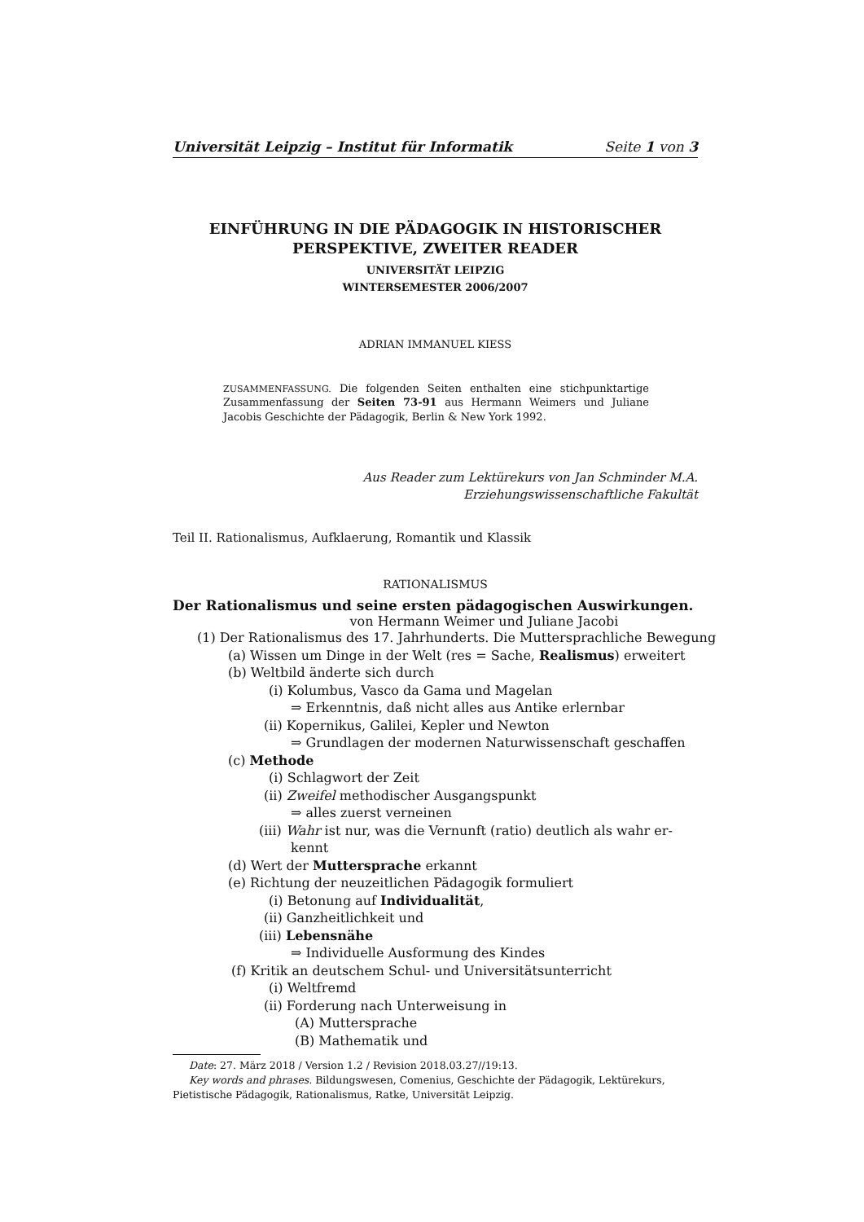Universität Leipzig – Institut für Informatik Seite 1 von 3
EINFÜHRUNG IN DIE PÄDAGOGIK IN HISTORISCHER
PERSPEKTIVE, ZWEITER READER
UNIVERSITÄT LEIPZIG
WINTERSEMESTER 2006/2007
ADRIAN IMMANUEL KIESS
ZUSAMMENFASSUNG. Die folgenden Seiten enthalten eine stichpunktartige Zusammenfassung der Seiten 73-91 aus Hermann Weimers und Juliane Jacobis Geschichte der Pädagogik, Berlin & New York 1992.
Aus Reader zum Lektürekurs von Jan Schminder M.A.
Erziehungswissenschaftliche Fakultät
Teil II. Rationalismus, Aufklaerung, Romantik und Klassik
RATIONALISMUS
Der Rationalismus und seine ersten pädagogischen Auswirkungen.
von Hermann Weimer und Juliane Jacobi
(1) Der Rationalismus des 17. Jahrhunderts. Die Muttersprachliche Bewegung
(a) Wissen um Dinge in der Welt (res = Sache, Realismus) erweitert
(b) Weltbild änderte sich durch
(i) Kolumbus, Vasco da Gama und Magelan
⇒ Erkenntnis, daß nicht alles aus Antike erlernbar
(ii) Kopernikus, Galilei, Kepler und Newton
⇒ Grundlagen der modernen Naturwissenschaft geschaffen
(c) Methode
(i) Schlagwort der Zeit
(ii) Zweifel methodischer Ausgangspunkt
⇒ alles zuerst verneinen
(iii) Wahr ist nur, was die Vernunft (ratio) deutlich als wahr er-
kennt
(d) Wert der Muttersprache erkannt
(e) Richtung der neuzeitlichen Pädagogik formuliert
(i) Betonung auf Individualität,
(ii) Ganzheitlichkeit und
(iii) Lebensnähe
⇒ Individuelle Ausformung des Kindes
(f) Kritik an deutschem Schul- und Universitätsunterricht
(i) Weltfremd
(ii) Forderung nach Unterweisung in
(A) Muttersprache
(B) Mathematik und
Date: 27. März 2018 / Version 1.2 / Revision 2018.03.27//19:13.
Key words and phrases. Bildungswesen, Comenius, Geschichte der Pädagogik, Lektürekurs, Pietistische Pädagogik, Rationalismus, Ratke, Universität Leipzig.